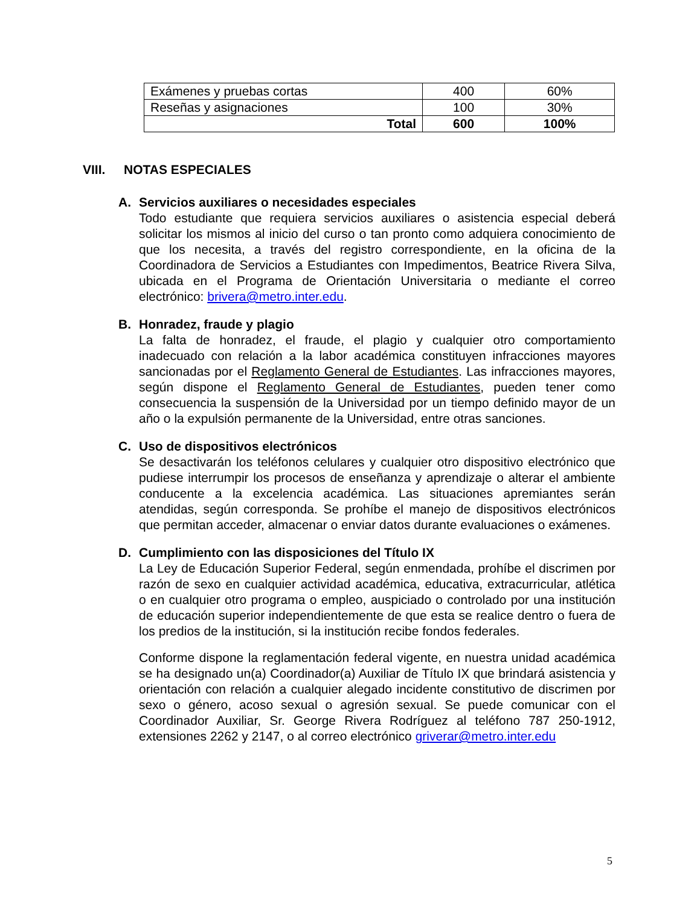| Exámenes y pruebas cortas | 400 | 60% |
| Reseñas y asignaciones | 100 | 30% |
| Total | 600 | 100% |
VIII. NOTAS ESPECIALES
A. Servicios auxiliares o necesidades especiales
Todo estudiante que requiera servicios auxiliares o asistencia especial deberá solicitar los mismos al inicio del curso o tan pronto como adquiera conocimiento de que los necesita, a través del registro correspondiente, en la oficina de la Coordinadora de Servicios a Estudiantes con Impedimentos, Beatrice Rivera Silva, ubicada en el Programa de Orientación Universitaria o mediante el correo electrónico: brivera@metro.inter.edu.
B. Honradez, fraude y plagio
La falta de honradez, el fraude, el plagio y cualquier otro comportamiento inadecuado con relación a la labor académica constituyen infracciones mayores sancionadas por el Reglamento General de Estudiantes. Las infracciones mayores, según dispone el Reglamento General de Estudiantes, pueden tener como consecuencia la suspensión de la Universidad por un tiempo definido mayor de un año o la expulsión permanente de la Universidad, entre otras sanciones.
C. Uso de dispositivos electrónicos
Se desactivarán los teléfonos celulares y cualquier otro dispositivo electrónico que pudiese interrumpir los procesos de enseñanza y aprendizaje o alterar el ambiente conducente a la excelencia académica. Las situaciones apremiantes serán atendidas, según corresponda. Se prohíbe el manejo de dispositivos electrónicos que permitan acceder, almacenar o enviar datos durante evaluaciones o exámenes.
D. Cumplimiento con las disposiciones del Título IX
La Ley de Educación Superior Federal, según enmendada, prohíbe el discrimen por razón de sexo en cualquier actividad académica, educativa, extracurricular, atlética o en cualquier otro programa o empleo, auspiciado o controlado por una institución de educación superior independientemente de que esta se realice dentro o fuera de los predios de la institución, si la institución recibe fondos federales.
Conforme dispone la reglamentación federal vigente, en nuestra unidad académica se ha designado un(a) Coordinador(a) Auxiliar de Título IX que brindará asistencia y orientación con relación a cualquier alegado incidente constitutivo de discrimen por sexo o género, acoso sexual o agresión sexual. Se puede comunicar con el Coordinador Auxiliar, Sr. George Rivera Rodríguez al teléfono 787 250-1912, extensiones 2262 y 2147, o al correo electrónico griverar@metro.inter.edu
5